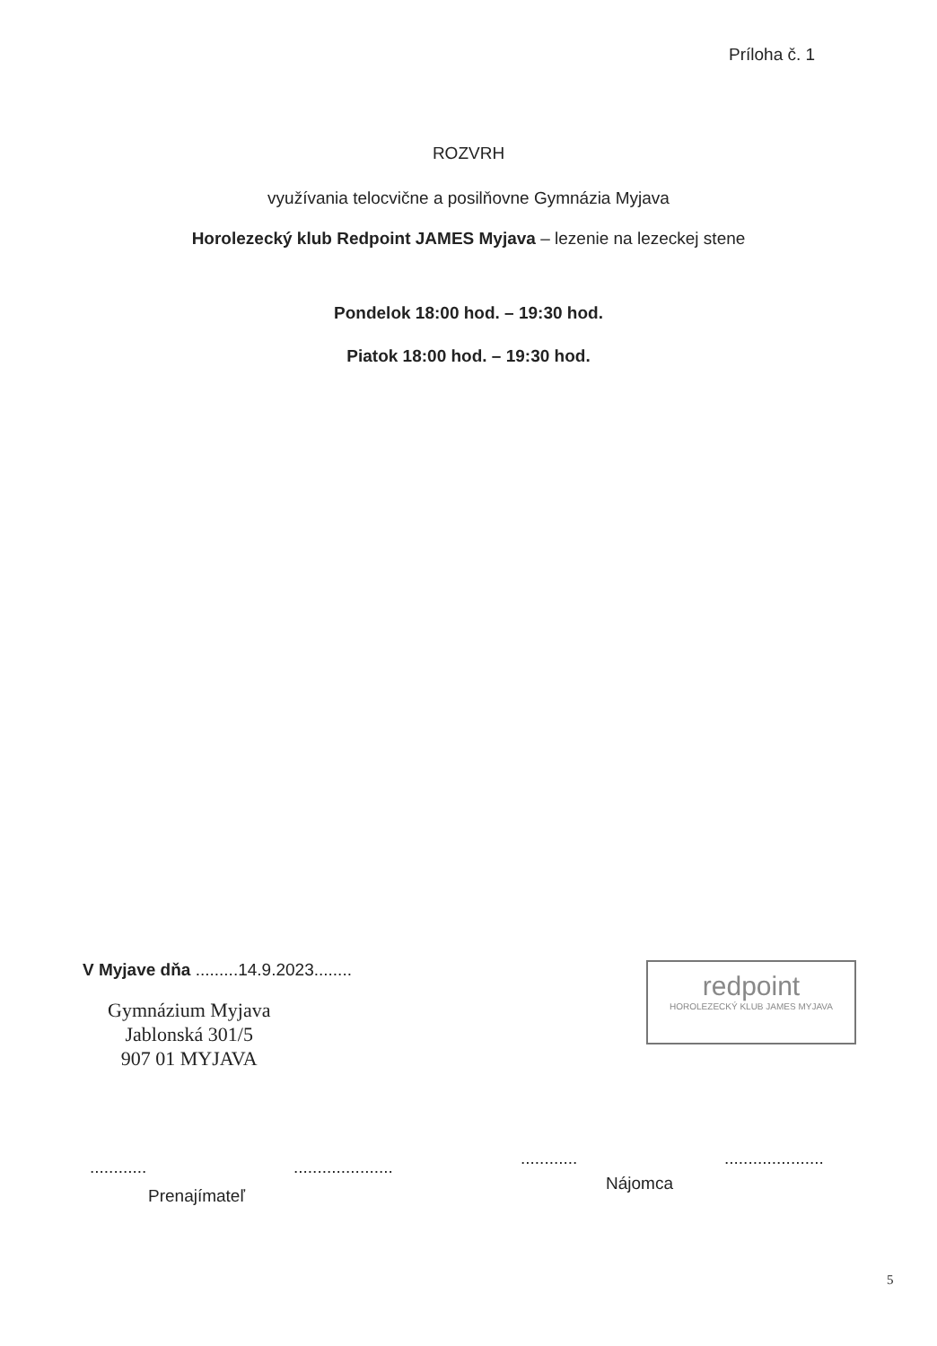Príloha č. 1
ROZVRH
využívania telocvične a posilňovne Gymnázia Myjava
Horolezecký klub Redpoint JAMES Myjava – lezenie na lezeckej stene
Pondelok 18:00 hod. – 19:30 hod.
Piatok 18:00 hod. – 19:30 hod.
V Myjave dňa .........14.9.2023........
Gymnázium Myjava
Jablonská 301/5
907 01 MYJAVA
redpoint
HOROLEZECKÝ KLUB JAMES MYJAVA
............ .....................
............ .....................
Prenajímateľ
Nájomca
5